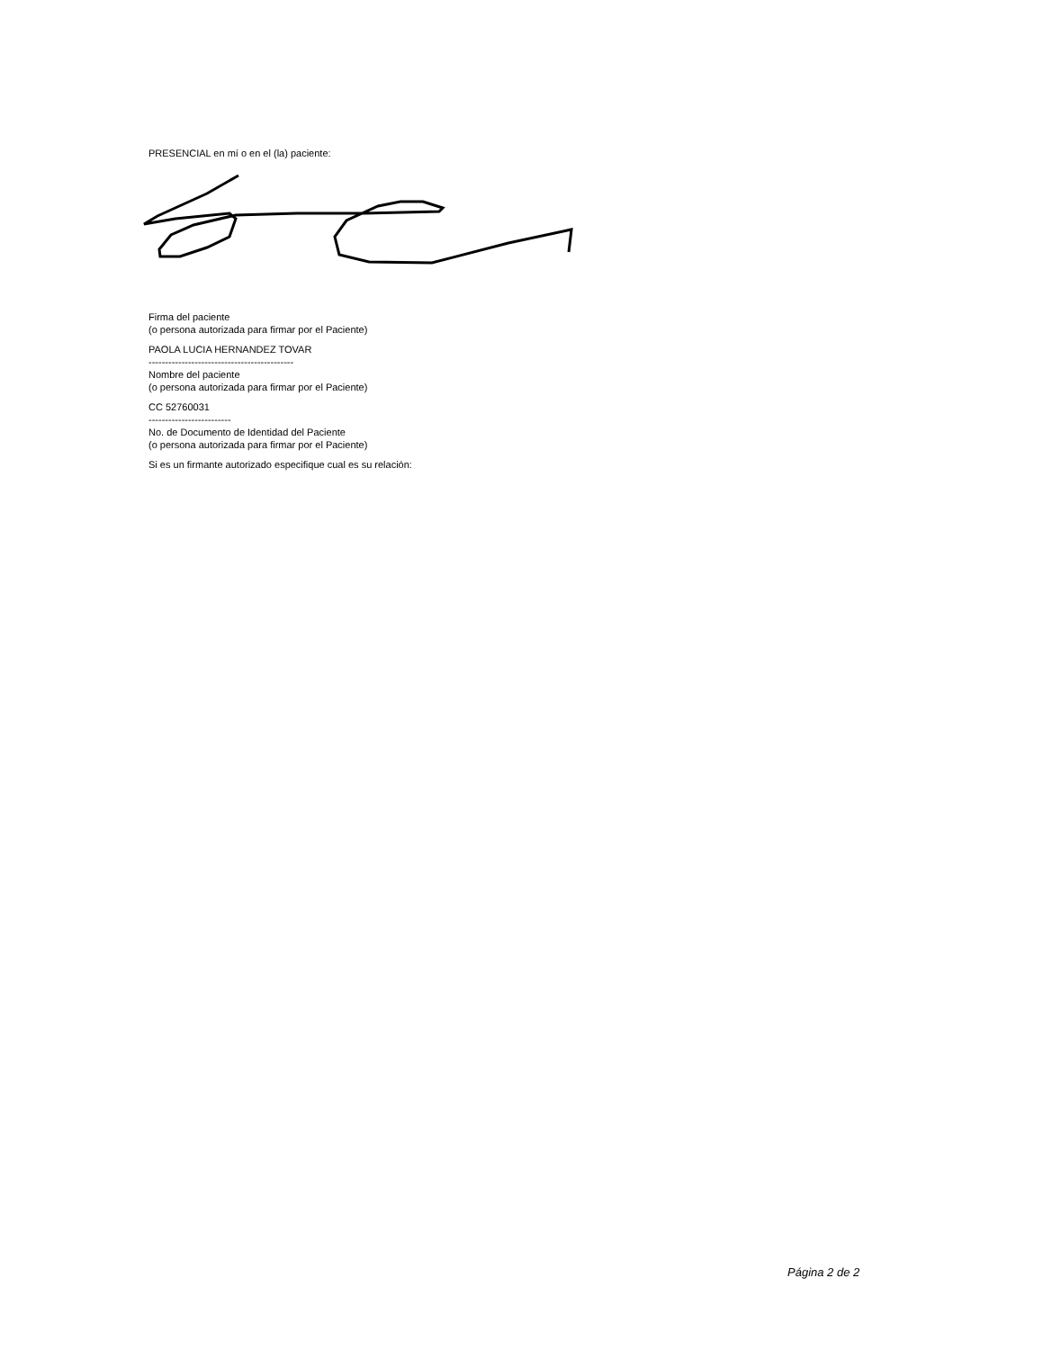PRESENCIAL en mí o en el (la) paciente:
Firma del paciente
(o persona autorizada para firmar por el Paciente)
PAOLA LUCIA HERNANDEZ TOVAR
--------------------------------------------
Nombre del paciente
(o persona autorizada para firmar por el Paciente)
CC 52760031
-------------------------
No. de Documento de Identidad del Paciente
(o persona autorizada para firmar por el Paciente)
Si es un firmante autorizado especifique cual es su relación:
Página 2 de 2